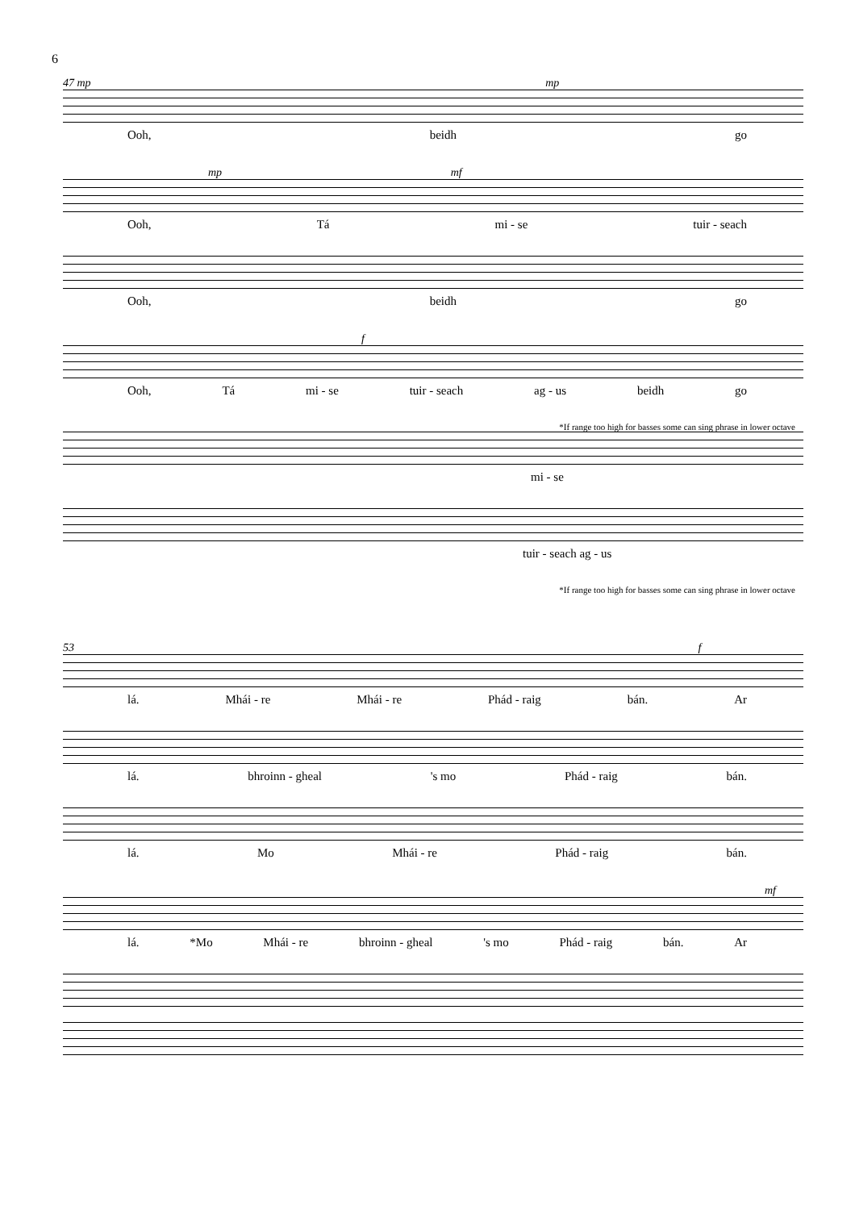6
47 mp mp
Ooh, beidh go
mp mf
Ooh, Tá mi - se tuir - seach
Ooh, beidh go
f
Ooh, Tá mi - se tuir - seach ag - us beidh go
*If range too high for basses some can sing phrase in lower octave
mi - se
tuir - seach ag - us
*If range too high for basses some can sing phrase in lower octave
53 f
lá. Mhái - re Mhái - re Phád - raig bán. Ar
lá. bhroinn - gheal 's mo Phád - raig bán.
lá. Mo Mhái - re Phád - raig bán.
mf
lá. *Mo Mhái - re bhroinn - gheal 's mo Phád - raig bán. Ar